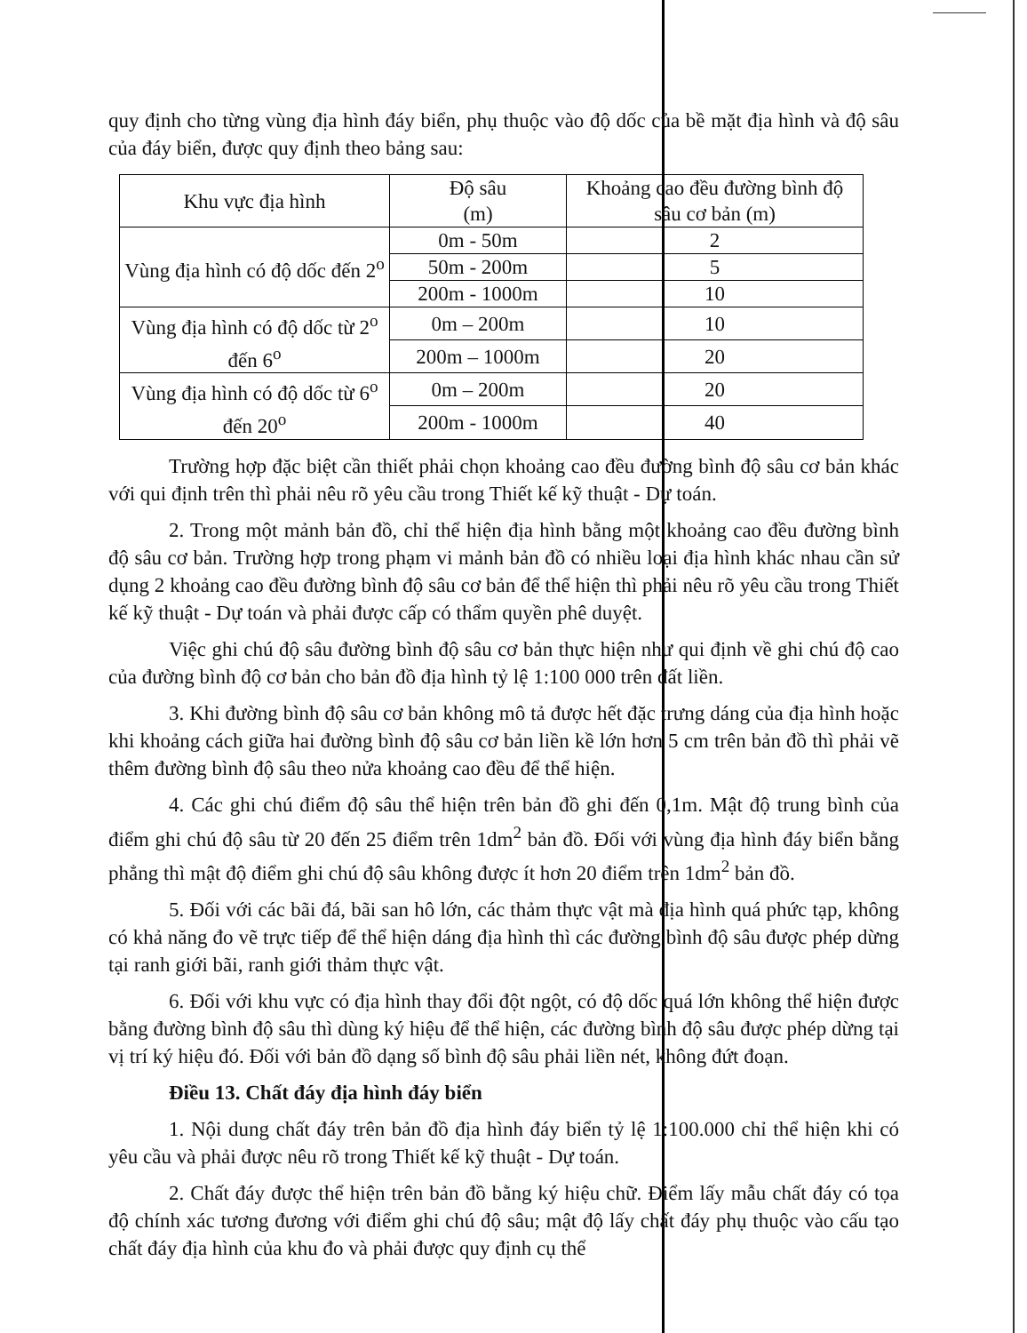quy định cho từng vùng địa hình đáy biển, phụ thuộc vào độ dốc của bề mặt địa hình và độ sâu của đáy biển, được quy định theo bảng sau:
| Khu vực địa hình | Độ sâu (m) | Khoảng cao đều đường bình độ sâu cơ bản (m) |
| --- | --- | --- |
| Vùng địa hình có độ dốc đến 2<sup>o</sup> | 0m - 50m | 2 |
| | 50m - 200m | 5 |
| | 200m - 1000m | 10 |
| Vùng địa hình có độ dốc từ 2<sup>o</sup> đến 6<sup>o</sup> | 0m – 200m | 10 |
| | 200m – 1000m | 20 |
| Vùng địa hình có độ dốc từ 6<sup>o</sup> đến 20<sup>o</sup> | 0m – 200m | 20 |
| | 200m - 1000m | 40 |
Trường hợp đặc biệt cần thiết phải chọn khoảng cao đều đường bình độ sâu cơ bản khác với qui định trên thì phải nêu rõ yêu cầu trong Thiết kế kỹ thuật - Dự toán.
2. Trong một mảnh bản đồ, chỉ thể hiện địa hình bằng một khoảng cao đều đường bình độ sâu cơ bản. Trường hợp trong phạm vi mảnh bản đồ có nhiều loại địa hình khác nhau cần sử dụng 2 khoảng cao đều đường bình độ sâu cơ bản để thể hiện thì phải nêu rõ yêu cầu trong Thiết kế kỹ thuật - Dự toán và phải được cấp có thẩm quyền phê duyệt.
Việc ghi chú độ sâu đường bình độ sâu cơ bản thực hiện như qui định về ghi chú độ cao của đường bình độ cơ bản cho bản đồ địa hình tỷ lệ 1:100 000 trên đất liền.
3. Khi đường bình độ sâu cơ bản không mô tả được hết đặc trưng dáng của địa hình hoặc khi khoảng cách giữa hai đường bình độ sâu cơ bản liền kề lớn hơn 5 cm trên bản đồ thì phải vẽ thêm đường bình độ sâu theo nửa khoảng cao đều để thể hiện.
4. Các ghi chú điểm độ sâu thể hiện trên bản đồ ghi đến 0,1m. Mật độ trung bình của điểm ghi chú độ sâu từ 20 đến 25 điểm trên 1dm<sup>2</sup> bản đồ. Đối với vùng địa hình đáy biển bằng phẳng thì mật độ điểm ghi chú độ sâu không được ít hơn 20 điểm trên 1dm<sup>2</sup> bản đồ.
5. Đối với các bãi đá, bãi san hô lớn, các thảm thực vật mà địa hình quá phức tạp, không có khả năng đo vẽ trực tiếp để thể hiện dáng địa hình thì các đường bình độ sâu được phép dừng tại ranh giới bãi, ranh giới thảm thực vật.
6. Đối với khu vực có địa hình thay đổi đột ngột, có độ dốc quá lớn không thể hiện được bằng đường bình độ sâu thì dùng ký hiệu để thể hiện, các đường bình độ sâu được phép dừng tại vị trí ký hiệu đó. Đối với bản đồ dạng số bình độ sâu phải liền nét, không đứt đoạn.
Điều 13. Chất đáy địa hình đáy biển
1. Nội dung chất đáy trên bản đồ địa hình đáy biển tỷ lệ 1:100.000 chỉ thể hiện khi có yêu cầu và phải được nêu rõ trong Thiết kế kỹ thuật - Dự toán.
2. Chất đáy được thể hiện trên bản đồ bằng ký hiệu chữ. Điểm lấy mẫu chất đáy có tọa độ chính xác tương đương với điểm ghi chú độ sâu; mật độ lấy chất đáy phụ thuộc vào cấu tạo chất đáy địa hình của khu đo và phải được quy định cụ thể